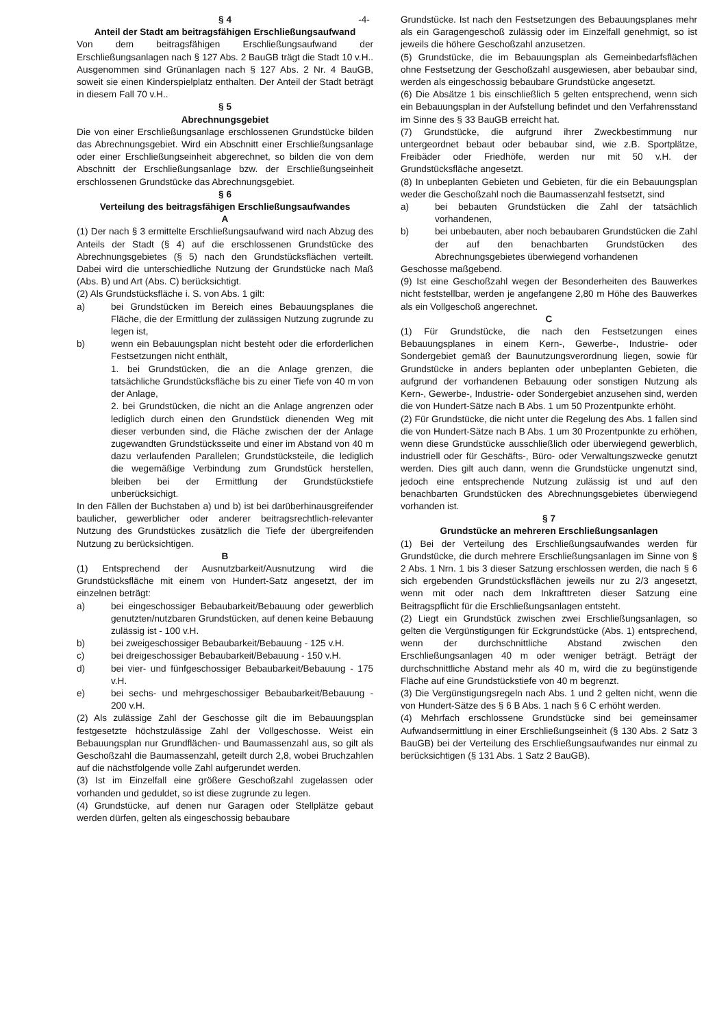-4-
§ 4
Anteil der Stadt am beitragsfähigen Erschließungsaufwand
Von dem beitragsfähigen Erschließungsaufwand der Erschließungsanlagen nach § 127 Abs. 2 BauGB trägt die Stadt 10 v.H.. Ausgenommen sind Grünanlagen nach § 127 Abs. 2 Nr. 4 BauGB, soweit sie einen Kinderspielplatz enthalten. Der Anteil der Stadt beträgt in diesem Fall 70 v.H..
§ 5
Abrechnungsgebiet
Die von einer Erschließungsanlage erschlossenen Grundstücke bilden das Abrechnungsgebiet. Wird ein Abschnitt einer Erschließungsanlage oder einer Erschließungseinheit abgerechnet, so bilden die von dem Abschnitt der Erschließungsanlage bzw. der Erschließungseinheit erschlossenen Grundstücke das Abrechnungsgebiet.
§ 6
Verteilung des beitragsfähigen Erschließungsaufwandes
A
(1) Der nach § 3 ermittelte Erschließungsaufwand wird nach Abzug des Anteils der Stadt (§ 4) auf die erschlossenen Grundstücke des Abrechnungsgebietes (§ 5) nach den Grundstücksflächen verteilt. Dabei wird die unterschiedliche Nutzung der Grundstücke nach Maß (Abs. B) und Art (Abs. C) berücksichtigt.
(2) Als Grundstücksfläche i. S. von Abs. 1 gilt:
a) bei Grundstücken im Bereich eines Bebauungsplanes die Fläche, die der Ermittlung der zulässigen Nutzung zugrunde zu legen ist,
b) wenn ein Bebauungsplan nicht besteht oder die erforderlichen Festsetzungen nicht enthält,
1. bei Grundstücken, die an die Anlage grenzen, die tatsächliche Grundstücksfläche bis zu einer Tiefe von 40 m von der Anlage,
2. bei Grundstücken, die nicht an die Anlage angrenzen oder lediglich durch einen den Grundstück dienenden Weg mit dieser verbunden sind, die Fläche zwischen der der Anlage zugewandten Grundstücksseite und einer im Abstand von 40 m dazu verlaufenden Parallelen; Grundstücksteile, die lediglich die wegemäßige Verbindung zum Grundstück herstellen, bleiben bei der Ermittlung der Grundstückstiefe unberücksichigt.
In den Fällen der Buchstaben a) und b) ist bei darüberhinausgreifender baulicher, gewerblicher oder anderer beitragsrechtlich-relevanter Nutzung des Grundstückes zusätzlich die Tiefe der übergreifenden Nutzung zu berücksichtigen.
B
(1) Entsprechend der Ausnutzbarkeit/Ausnutzung wird die Grundstücksfläche mit einem von Hundert-Satz angesetzt, der im einzelnen beträgt:
a) bei eingeschossiger Bebaubarkeit/Bebauung oder gewerblich genutzten/nutzbaren Grundstücken, auf denen keine Bebauung zulässig ist - 100 v.H.
b) bei zweigeschossiger Bebaubarkeit/Bebauung - 125 v.H.
c) bei dreigeschossiger Bebaubarkeit/Bebauung - 150 v.H.
d) bei vier- und fünfgeschossiger Bebaubarkeit/Bebauung - 175 v.H.
e) bei sechs- und mehrgeschossiger Bebaubarkeit/Bebauung - 200 v.H.
(2) Als zulässige Zahl der Geschosse gilt die im Bebauungsplan festgesetzte höchstzulässige Zahl der Vollgeschosse. Weist ein Bebauungsplan nur Grundflächen- und Baumassenzahl aus, so gilt als Geschoßzahl die Baumassenzahl, geteilt durch 2,8, wobei Bruchzahlen auf die nächstfolgende volle Zahl aufgerundet werden.
(3) Ist im Einzelfall eine größere Geschoßzahl zugelassen oder vorhanden und geduldet, so ist diese zugrunde zu legen.
(4) Grundstücke, auf denen nur Garagen oder Stellplätze gebaut werden dürfen, gelten als eingeschossig bebaubare
Grundstücke. Ist nach den Festsetzungen des Bebauungsplanes mehr als ein Garagengeschoß zulässig oder im Einzelfall genehmigt, so ist jeweils die höhere Geschoßzahl anzusetzen.
(5) Grundstücke, die im Bebauungsplan als Gemeinbedarfsflächen ohne Festsetzung der Geschoßzahl ausgewiesen, aber bebaubar sind, werden als eingeschossig bebaubare Grundstücke angesetzt.
(6) Die Absätze 1 bis einschließlich 5 gelten entsprechend, wenn sich ein Bebauungsplan in der Aufstellung befindet und den Verfahrensstand im Sinne des § 33 BauGB erreicht hat.
(7) Grundstücke, die aufgrund ihrer Zweckbestimmung nur untergeordnet bebaut oder bebaubar sind, wie z.B. Sportplätze, Freibäder oder Friedhöfe, werden nur mit 50 v.H. der Grundstücksfläche angesetzt.
(8) In unbeplanten Gebieten und Gebieten, für die ein Bebauungsplan weder die Geschoßzahl noch die Baumassenzahl festsetzt, sind
a) bei bebauten Grundstücken die Zahl der tatsächlich vorhandenen,
b) bei unbebauten, aber noch bebaubaren Grundstücken die Zahl der auf den benachbarten Grundstücken des Abrechnungsgebietes überwiegend vorhandenen
Geschosse maßgebend.
(9) Ist eine Geschoßzahl wegen der Besonderheiten des Bauwerkes nicht feststellbar, werden je angefangene 2,80 m Höhe des Bauwerkes als ein Vollgeschoß angerechnet.
C
(1) Für Grundstücke, die nach den Festsetzungen eines Bebauungsplanes in einem Kern-, Gewerbe-, Industrie- oder Sondergebiet gemäß der Baunutzungsverordnung liegen, sowie für Grundstücke in anders beplanten oder unbeplanten Gebieten, die aufgrund der vorhandenen Bebauung oder sonstigen Nutzung als Kern-, Gewerbe-, Industrie- oder Sondergebiet anzusehen sind, werden die von Hundert-Sätze nach B Abs. 1 um 50 Prozentpunkte erhöht.
(2) Für Grundstücke, die nicht unter die Regelung des Abs. 1 fallen sind die von Hundert-Sätze nach B Abs. 1 um 30 Prozentpunkte zu erhöhen, wenn diese Grundstücke ausschließlich oder überwiegend gewerblich, industriell oder für Geschäfts-, Büro- oder Verwaltungszwecke genutzt werden. Dies gilt auch dann, wenn die Grundstücke ungenutzt sind, jedoch eine entsprechende Nutzung zulässig ist und auf den benachbarten Grundstücken des Abrechnungsgebietes überwiegend vorhanden ist.
§ 7
Grundstücke an mehreren Erschließungsanlagen
(1) Bei der Verteilung des Erschließungsaufwandes werden für Grundstücke, die durch mehrere Erschließungsanlagen im Sinne von § 2 Abs. 1 Nrn. 1 bis 3 dieser Satzung erschlossen werden, die nach § 6 sich ergebenden Grundstücksflächen jeweils nur zu 2/3 angesetzt, wenn mit oder nach dem Inkrafttreten dieser Satzung eine Beitragspflicht für die Erschließungsanlagen entsteht.
(2) Liegt ein Grundstück zwischen zwei Erschließungsanlagen, so gelten die Vergünstigungen für Eckgrundstücke (Abs. 1) entsprechend, wenn der durchschnittliche Abstand zwischen den Erschließungsanlagen 40 m oder weniger beträgt. Beträgt der durchschnittliche Abstand mehr als 40 m, wird die zu begünstigende Fläche auf eine Grundstückstiefe von 40 m begrenzt.
(3) Die Vergünstigungsregeln nach Abs. 1 und 2 gelten nicht, wenn die von Hundert-Sätze des § 6 B Abs. 1 nach § 6 C erhöht werden.
(4) Mehrfach erschlossene Grundstücke sind bei gemeinsamer Aufwandsermittlung in einer Erschließungseinheit (§ 130 Abs. 2 Satz 3 BauGB) bei der Verteilung des Erschließungsaufwandes nur einmal zu berücksichtigen (§ 131 Abs. 1 Satz 2 BauGB).